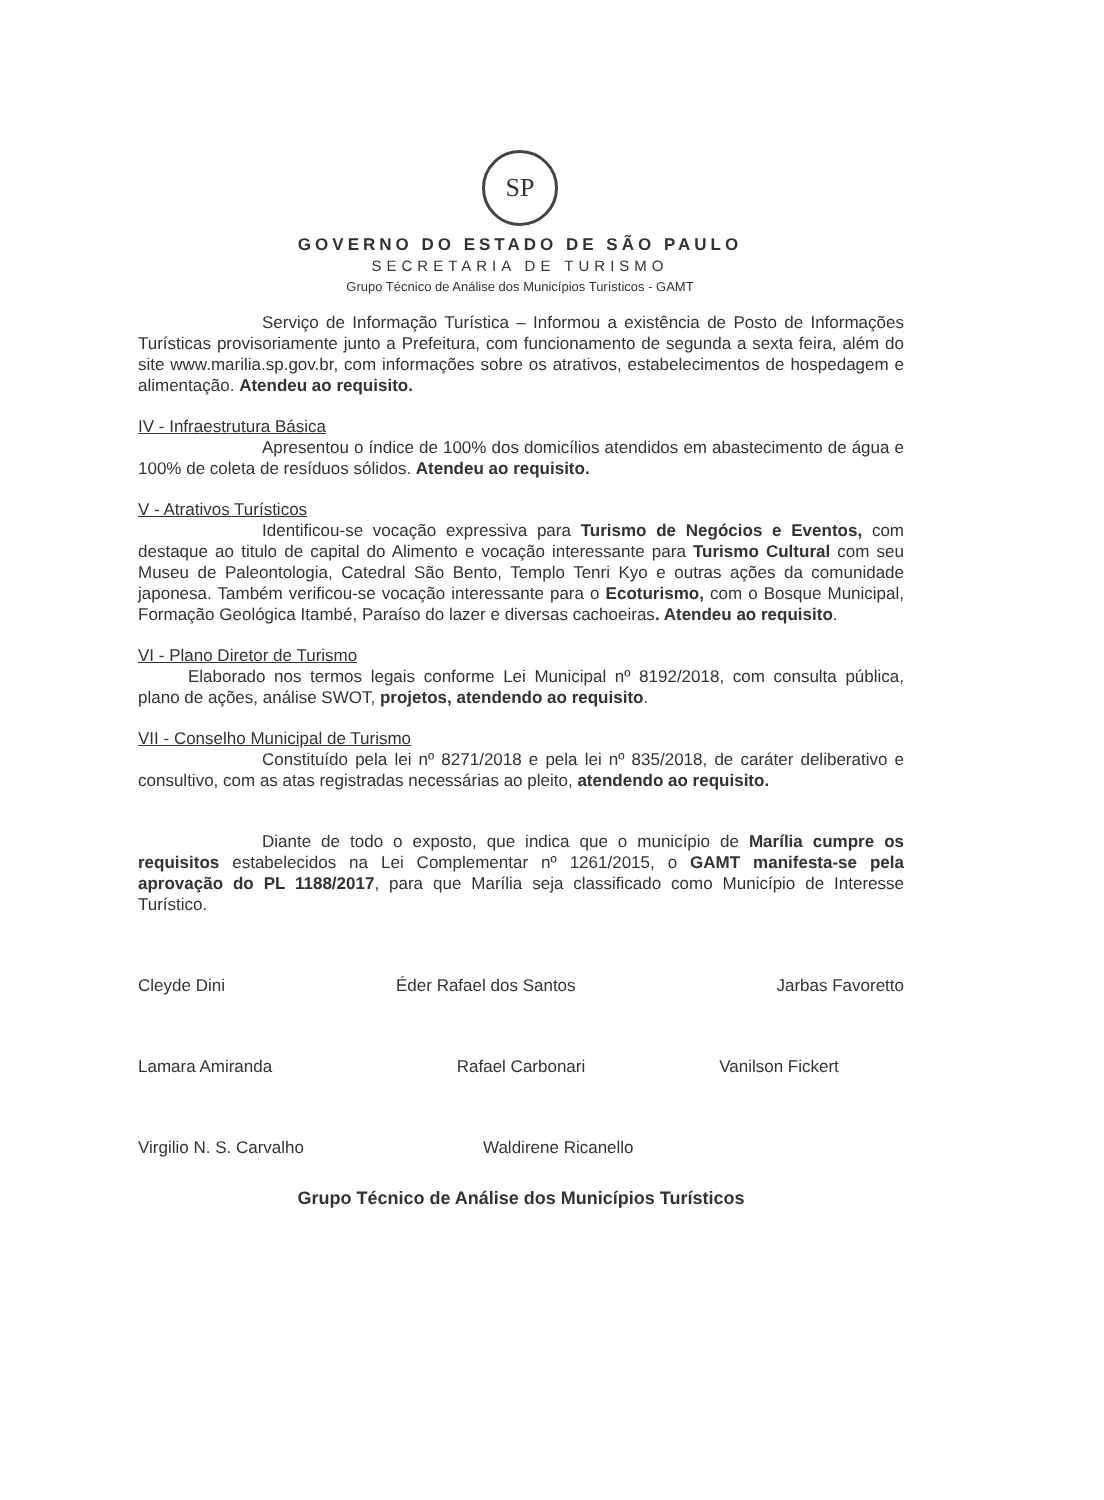SP
GOVERNO DO ESTADO DE SÃO PAULO
SECRETARIA DE TURISMO
Grupo Técnico de Análise dos Municípios Turísticos - GAMT
Serviço de Informação Turística – Informou a existência de Posto de Informações Turísticas provisoriamente junto a Prefeitura, com funcionamento de segunda a sexta feira, além do site www.marilia.sp.gov.br, com informações sobre os atrativos, estabelecimentos de hospedagem e alimentação. Atendeu ao requisito.
IV - Infraestrutura Básica
Apresentou o índice de 100% dos domicílios atendidos em abastecimento de água e 100% de coleta de resíduos sólidos. Atendeu ao requisito.
V - Atrativos Turísticos
Identificou-se vocação expressiva para Turismo de Negócios e Eventos, com destaque ao titulo de capital do Alimento e vocação interessante para Turismo Cultural com seu Museu de Paleontologia, Catedral São Bento, Templo Tenri Kyo e outras ações da comunidade japonesa. Também verificou-se vocação interessante para o Ecoturismo, com o Bosque Municipal, Formação Geológica Itambé, Paraíso do lazer e diversas cachoeiras. Atendeu ao requisito.
VI - Plano Diretor de Turismo
Elaborado nos termos legais conforme Lei Municipal nº 8192/2018, com consulta pública, plano de ações, análise SWOT, projetos, atendendo ao requisito.
VII - Conselho Municipal de Turismo
Constituído pela lei nº 8271/2018 e pela lei nº 835/2018, de caráter deliberativo e consultivo, com as atas registradas necessárias ao pleito, atendendo ao requisito.
Diante de todo o exposto, que indica que o município de Marília cumpre os requisitos estabelecidos na Lei Complementar nº 1261/2015, o GAMT manifesta-se pela aprovação do PL 1188/2017, para que Marília seja classificado como Município de Interesse Turístico.
Cleyde Dini Éder Rafael dos Santos Jarbas Favoretto
Lamara Amiranda Rafael Carbonari Vanilson Fickert
Virgilio N. S. Carvalho Waldirene Ricanello
Grupo Técnico de Análise dos Municípios Turísticos